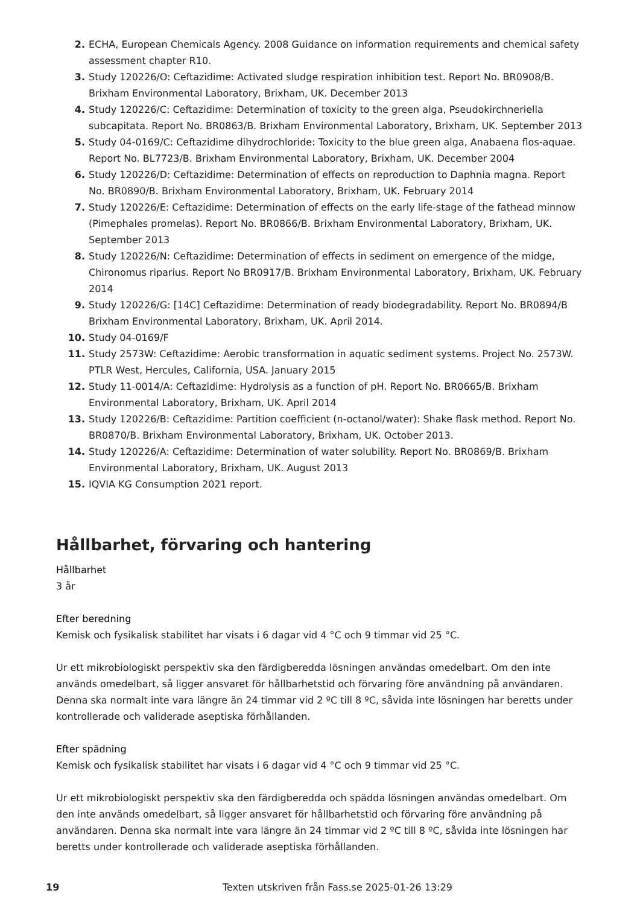2. ECHA, European Chemicals Agency. 2008 Guidance on information requirements and chemical safety assessment chapter R10.
3. Study 120226/O: Ceftazidime: Activated sludge respiration inhibition test. Report No. BR0908/B. Brixham Environmental Laboratory, Brixham, UK. December 2013
4. Study 120226/C: Ceftazidime: Determination of toxicity to the green alga, Pseudokirchneriella subcapitata. Report No. BR0863/B. Brixham Environmental Laboratory, Brixham, UK. September 2013
5. Study 04-0169/C: Ceftazidime dihydrochloride: Toxicity to the blue green alga, Anabaena flos-aquae. Report No. BL7723/B. Brixham Environmental Laboratory, Brixham, UK. December 2004
6. Study 120226/D: Ceftazidime: Determination of effects on reproduction to Daphnia magna. Report No. BR0890/B. Brixham Environmental Laboratory, Brixham, UK. February 2014
7. Study 120226/E: Ceftazidime: Determination of effects on the early life-stage of the fathead minnow (Pimephales promelas). Report No. BR0866/B. Brixham Environmental Laboratory, Brixham, UK. September 2013
8. Study 120226/N: Ceftazidime: Determination of effects in sediment on emergence of the midge, Chironomus riparius. Report No BR0917/B. Brixham Environmental Laboratory, Brixham, UK. February 2014
9. Study 120226/G: [14C] Ceftazidime: Determination of ready biodegradability. Report No. BR0894/B Brixham Environmental Laboratory, Brixham, UK. April 2014.
10. Study 04-0169/F
11. Study 2573W: Ceftazidime: Aerobic transformation in aquatic sediment systems. Project No. 2573W. PTLR West, Hercules, California, USA. January 2015
12. Study 11-0014/A: Ceftazidime: Hydrolysis as a function of pH. Report No. BR0665/B. Brixham Environmental Laboratory, Brixham, UK. April 2014
13. Study 120226/B: Ceftazidime: Partition coefficient (n-octanol/water): Shake flask method. Report No. BR0870/B. Brixham Environmental Laboratory, Brixham, UK. October 2013.
14. Study 120226/A: Ceftazidime: Determination of water solubility. Report No. BR0869/B. Brixham Environmental Laboratory, Brixham, UK. August 2013
15. IQVIA KG Consumption 2021 report.
Hållbarhet, förvaring och hantering
Hållbarhet
3 år
Efter beredning
Kemisk och fysikalisk stabilitet har visats i 6 dagar vid 4 °C och 9 timmar vid 25 °C.
Ur ett mikrobiologiskt perspektiv ska den färdigberedda lösningen användas omedelbart. Om den inte används omedelbart, så ligger ansvaret för hållbarhetstid och förvaring före användning på användaren. Denna ska normalt inte vara längre än 24 timmar vid 2 ºC till 8 ºC, såvida inte lösningen har beretts under kontrollerade och validerade aseptiska förhållanden.
Efter spädning
Kemisk och fysikalisk stabilitet har visats i 6 dagar vid 4 °C och 9 timmar vid 25 °C.
Ur ett mikrobiologiskt perspektiv ska den färdigberedda och spädda lösningen användas omedelbart. Om den inte används omedelbart, så ligger ansvaret för hållbarhetstid och förvaring före användning på användaren. Denna ska normalt inte vara längre än 24 timmar vid 2 ºC till 8 ºC, såvida inte lösningen har beretts under kontrollerade och validerade aseptiska förhållanden.
19 Texten utskriven från Fass.se 2025-01-26 13:29